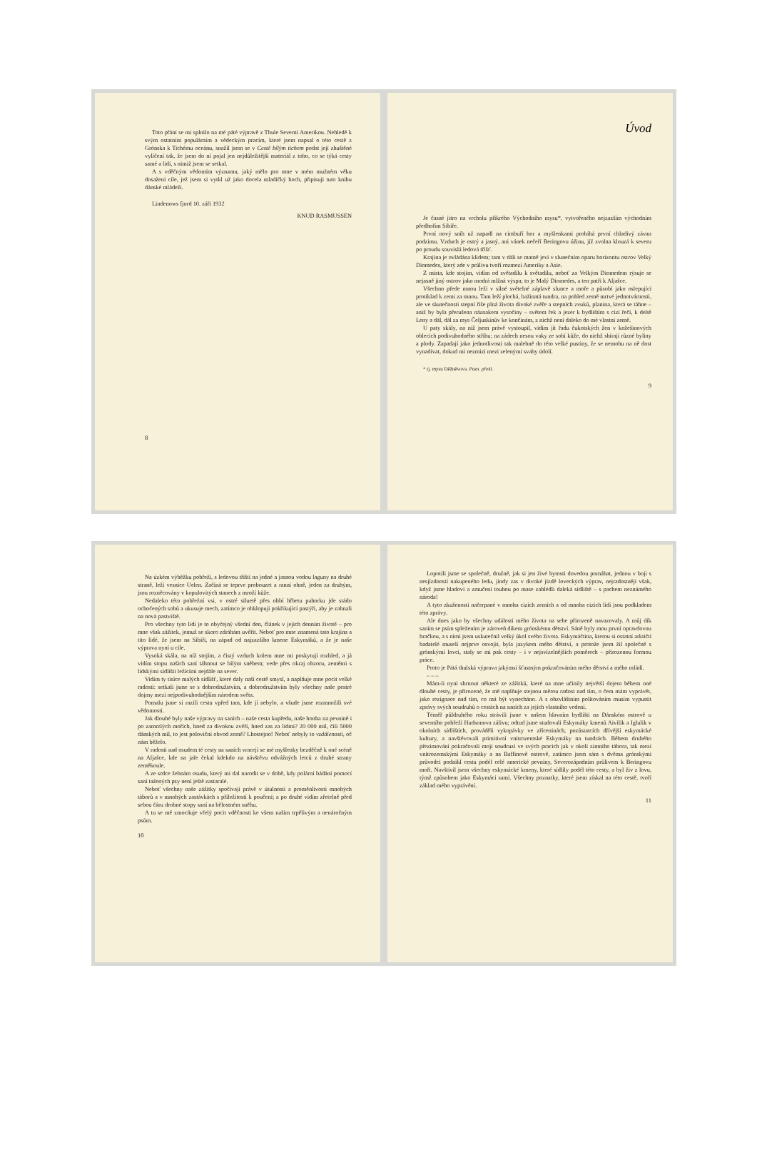Toto přání se mi splnilo na mé páté výpravě z Thule Severní Amerikou. Nehledě k svým ostatním populárním a vědeckým pracím, které jsem napsal o této cestě z Grónska k Tichému oceánu, snažil jsem se v Cestě bílým tichem podat její zhuštěné vylíčení tak, že jsem do ní pojal jen nejdůležitější materiál z toho, co se týká cesty samé a lidí, s nimiž jsem se setkal.
A s vděčným vědomím významu, jaký mělo pro mne v mém mužném věku dosažení cíle, jež jsem si vytkl už jako docela mladičký hoch, připisuji tuto knihu dánské mládeži.
Lindenows fjord 10. září 1932
KNUD RASMUSSEN
8
Úvod
Je časné jitro na vrcholu příkrého Východního mysu*, vytvořeného nejzazším východním předhořím Sibiře.
První nový sníh už napadl na cimbuří hor a myšlenkami probíhá první chladivý závan podzimu. Vzduch je ostrý a jasný, ani vánek nečeří Beringovu úžinu, jíž zvolna klouzá k severu po proudu souvislá ledová tříšť.
Krajina je ovládána klidem; tam v dáli se matně jeví v slunečním oparu horizontu ostrov Velký Diomedes, který zde v průlivu tvoří rozmezí Ameriky a Asie.
Z místa, kde stojím, vidím od světadílu k světadílu, neboť za Velkým Diomedem rýsuje se nejasně jiný ostrov jako modrá mlžná výspa; to je Malý Diomedes, a ten patří k Aljašce.
Všechno přede mnou leží v silné světelné záplavě slunce a moře a působí jako oslepující protiklad k zemi za mnou. Tam leží plochá, bažinatá tundra, na pohled země mrtvé jednotvárnosti, ale ve skutečnosti stepní říše plná života divoké zvěře a stepních zvuků, planina, která se táhne – aniž by byla přerušena náznakem vysočiny – světem řek a jezer k bydlištím s cizí řečí, k deltě Leny a dál, dál za mys Čeljuskinův ke končinám, z nichž není daleko do mé vlastní země.
U paty skály, na níž jsem právě vystoupil, vidím jít řadu čukotských žen v kožešinových oblecích podivuhodného střihu; na zádech nesou vaky ze sobí kůže, do nichž sbírají různé byliny a plody. Zapadají jako jednotlivosti tak malebně do této velké pustiny, že se nemohu na ně dost vynadívat, dokud mi nezmizí mezi zelenými svahy údolí.
* tj. mysu Děžněvova. Pozn. překl.
9
Na úzkém výběžku pobřeží, s ledovou tříští na jedné a jasnou vodou laguny na druhé straně, leží vesnice Uelen. Začíná se teprve probouzet a ranní ohně, jeden za druhým, jsou rozněcovány v kopulovitých stanech z mroží kůže.
Nedaleko této pobřežní vsi, v ostré siluetě přes ohbí hřbetu pahorku jde stádo ochočených sobů a ukusuje mech, zatímco je obklopují pokřikující pastýři, aby je zahnali na nová pastviště.
Pro všechny tyto lidi je to obyčejný všední den, článek v jejich denním životě – pro mne však zážitek, jemuž se skoro zdráhám uvěřit. Neboť pro mne znamená tato krajina a tito lidé, že jsem na Sibiři, na západ od najzazšího kmene Eskymáků, a že je naše výprava nyní u cíle.
Vysoká skála, na níž stojím, a čistý vzduch kolem mne mi poskytují rozhled, a já vidím stopu našich saní táhnout se bílým sněhem; vede přes okraj obzoru, zeměmi s lidskými sídlišti ležícími nejdále na sever.
Vidím ty tisíce malých sídlišť, které daly naší cestě smysl, a naplňuje mne pocit velké radosti: setkali jsme se s dobrodružstvím, a dobrodružstvím byly všechny naše pestré dojmy mezi nejpodivuhodnějším národem světa.
Pomalu jsme si razili cestu vpřed tam, kde jí nebylo, a všude jsme rozmnožili své vědomosti.
Jak dlouhé byly naše výpravy na saních – naše cesta kupředu, naše honba na pevnině i po zamrzlých mořích, hned za divokou zvěří, hned zas za lidmi? 20 000 mil, čili 5000 dánských mil, to jest poloviční obvod země? Lhostejno! Neboť nebyly to vzdálenosti, oč nám běželo.
V radosti nad osudem té cesty na saních vracejí se mé myšlenky bezděčně k oné scéně na Aljašce, kde na jaře čekal kdekdo na návštěvu odvážných letců z druhé strany zeměkoule.
A ze srdce žehnám osudu, který mi dal narodit se v době, kdy polární bádání pomocí saní tažených psy není ještě zastaralé.
Neboť všechny naše zážitky spočívají právě v útulnosti a proměnlivosti mnohých táborů a v mnohých zastávkách s příležitostí k poučení; a po druhé vidím zřetelně před sebou čáru drobné stopy saní na bělostném sněhu.
A tu se mě zmocňuje vřelý pocit vděčnosti ke všem našim trpělivým a nenáročným psům.
10
Lopotili jsme se společně, družně, jak si jen živé bytosti dovedou pomáhat, jednou v boji s nesjízdností nakupeného ledu, jindy zas v divoké jízdě loveckých výprav, nejradostněji však, když jsme hladoví a zmučení touhou po mase zahlédli daleká sídliště – s pachem neznámého národa!
A tyto zkušenosti načerpané v mnoha cizích zemích a od mnoha cizích lidí jsou podkladem této zprávy.
Ale dnes jako by všechny události mého života na sebe přirozeně navazovaly. A můj dík saním se psím spřežením je zároveň díkem grónskému dětství. Sáně byly mou první opravdovou hračkou, a s nimi jsem uskutečnil velký úkol svého života. Eskymáčtina, kterou si ostatní arktičtí badatelé museli nejprve osvojit, byla jazykem mého dětství, a protože jsem žil společně s grónskými lovci, staly se mi pak cesty – i v nejsvízelnějších poměrech – přirozenou formou práce.
Proto je Pátá thulská výprava jakýmsi šťastným pokračováním mého dětství a mého mládí.
– – –
Mám-li nyní shrnout některé ze zážitků, které na mne učinily největší dojem během oné dlouhé cesty, je přirozené, že mě naplňuje stejnou měrou radost nad tím, o čem mám vyprávět, jako rezignace nad tím, co má být vynecháno. A s obzvláštním politováním musím vypustit zprávy svých soudruhů o cestách na saních za jejich vlastního vedení.
Téměř půldruhého roku strávili jsme v našem hlavním bydlišti na Dánském ostrově u severního pobřeží Hudsonova zálivu; odtud jsme studovali Eskymáky kmenů Aivilik a Iglulik v okolních sídlištích, prováděli vykopávky ve zříceninách, pozůstatcích dřívější eskymácké kultury, a navštěvovali primitivní vnitrozemské Eskymáky na tundrách. Během druhého přezimování pokračovali moji soudruzi ve svých pracích jak v okolí zimního tábora, tak mezi vnitrozemskými Eskymáky a na Baffinově ostrově, zatímco jsem sám s dvěma grónskými průvodci podnikl cestu podél celé americké pevniny, Severozápadním průlivem k Beringovu moři. Navštívil jsem všechny eskymácké kmeny, které sídlily podél této cesty, a byl živ z lovu, týmž způsobem jako Eskymáci sami. Všechny poznatky, které jsem získal na této cestě, tvoří základ mého vyprávění.
11